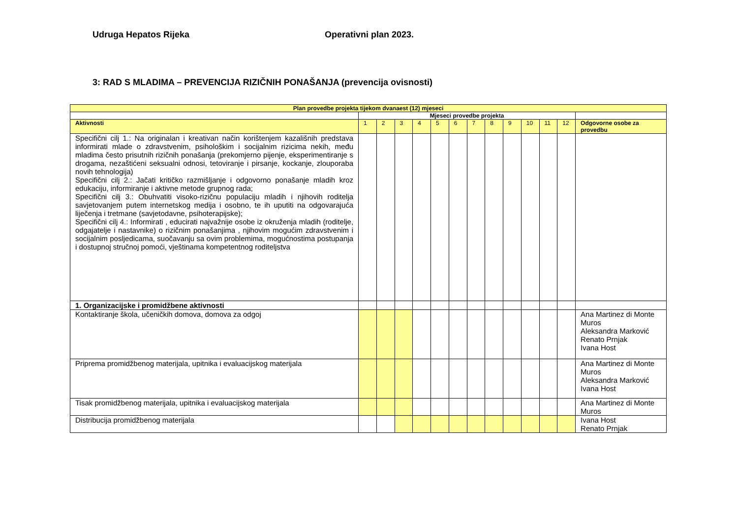Udruga Hepatos Rijeka Operativni plan 2023.
3: RAD S MLADIMA – PREVENCIJA RIZIČNIH PONAŠANJA (prevencija ovisnosti)
| Plan provedbe projekta tijekom dvanaest (12) mjeseci | | | | | | | | | | | | | |
| --- | --- | --- | --- | --- | --- | --- | --- | --- | --- | --- | --- | --- | --- |
| | Mjeseci provedbe projekta | | | | | | | | | | | | |
| Aktivnosti | 1 | 2 | 3 | 4 | 5 | 6 | 7 | 8 | 9 | 10 | 11 | 12 | Odgovorne osobe za provedbu |
| Specifični cilj 1.: Na originalan i kreativan način korištenjem kazališnih predstava informirati mlade o zdravstvenim, psihološkim i socijalnim rizicima nekih, među mladima često prisutnih rizičnih ponašanja (prekomjerno pijenje, eksperimentiranje s drogama, nezaštićeni seksualni odnosi, tetoviranje i pirsanje, kockanje, zlouporaba novih tehnologija) Specifični cilj 2.: Jačati kritičko razmišljanje i odgovorno ponašanje mladih kroz edukaciju, informiranje i aktivne metode grupnog rada; Specifični cilj 3.: Obuhvatiti visoko-rizičnu populaciju mladih i njihovih roditelja savjetovanjem putem internetskog medija i osobno, te ih uputiti na odgovarajuća liječenja i tretmane (savjetodavne, psihoterapijske); Specifični cilj 4.: Informirati , educirati najvažnije osobe iz okruženja mladih (roditelje, odgajatelje i nastavnike) o rizičnim ponašanjima , njihovim mogućim zdravstvenim i socijalnim posljedicama, suočavanju sa ovim problemima, mogućnostima postupanja i dostupnoj stručnoj pomoći, vještinama kompetentnog roditeljstva | | | | | | | | | | | | | |
| 1. Organizacijske i promidžbene aktivnosti | | | | | | | | | | | | | |
| Kontaktiranje škola, učeničkih domova, domova za odgoj | | | | | | | | | | | | | Ana Martinez di Monte Muros Aleksandra Marković Renato Prnjak Ivana Host |
| Priprema promidžbenog materijala, upitnika i evaluacijskog materijala | | | | | | | | | | | | | Ana Martinez di Monte Muros Aleksandra Marković Ivana Host |
| Tisak promidžbenog materijala, upitnika i evaluacijskog materijala | | | | | | | | | | | | | Ana Martinez di Monte Muros |
| Distribucija promidžbenog materijala | | | | | | | | | | | | | Ivana Host Renato Prnjak |